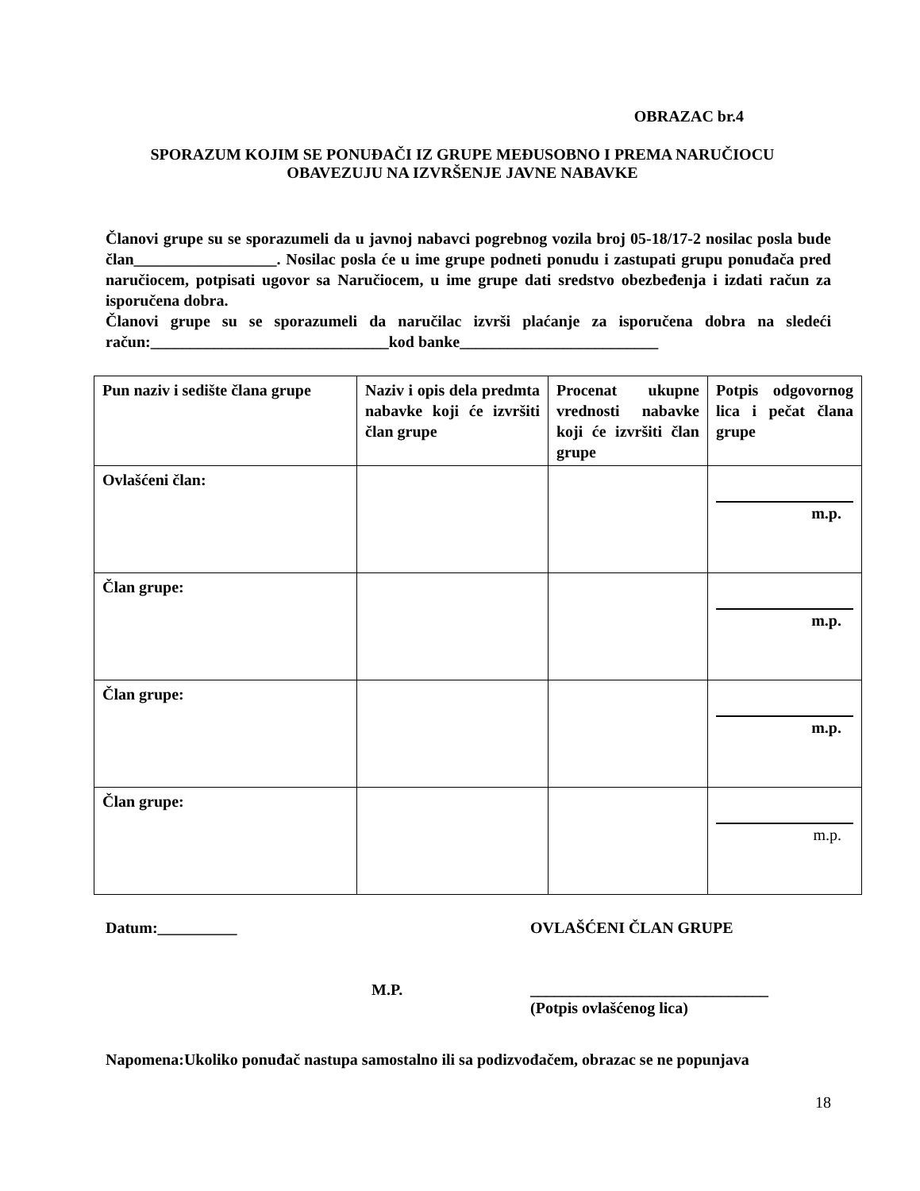OBRAZAC br.4
SPORAZUM KOJIM SE PONUĐAČI IZ GRUPE MEĐUSOBNO I PREMA NARUČIOCU
OBAVEZUJU NA IZVRŠENJE JAVNE NABAVKE
Članovi grupe su se sporazumeli da u javnoj nabavci pogrebnog vozila broj 05-18/17-2 nosilac posla bude član__________________. Nosilac posla će u ime grupe podneti ponudu i zastupati grupu ponuđača pred naručiocem, potpisati ugovor sa Naručiocem, u ime grupe dati sredstvo obezbeđenja i izdati račun za isporučena dobra.
Članovi grupe su se sporazumeli da naručilac izvrši plaćanje za isporučena dobra na sledeći račun:______________________________kod banke_________________________
| Pun naziv i sedište člana grupe | Naziv i opis dela predmta nabavke koji će izvršiti član grupe | Procenat ukupne vrednosti nabavke koji će izvršiti član grupe | Potpis odgovornog lica i pečat člana grupe |
| Ovlašćeni član: | | | m.p. |
| Član grupe: | | | m.p. |
| Član grupe: | | | m.p. |
| Član grupe: | | | m.p. |
Datum:__________ OVLAŠĆENI ČLAN GRUPE
M.P. ______________________________
(Potpis ovlašćenog lica)
Napomena:Ukoliko ponuđač nastupa samostalno ili sa podizvođačem, obrazac se ne popunjava
18